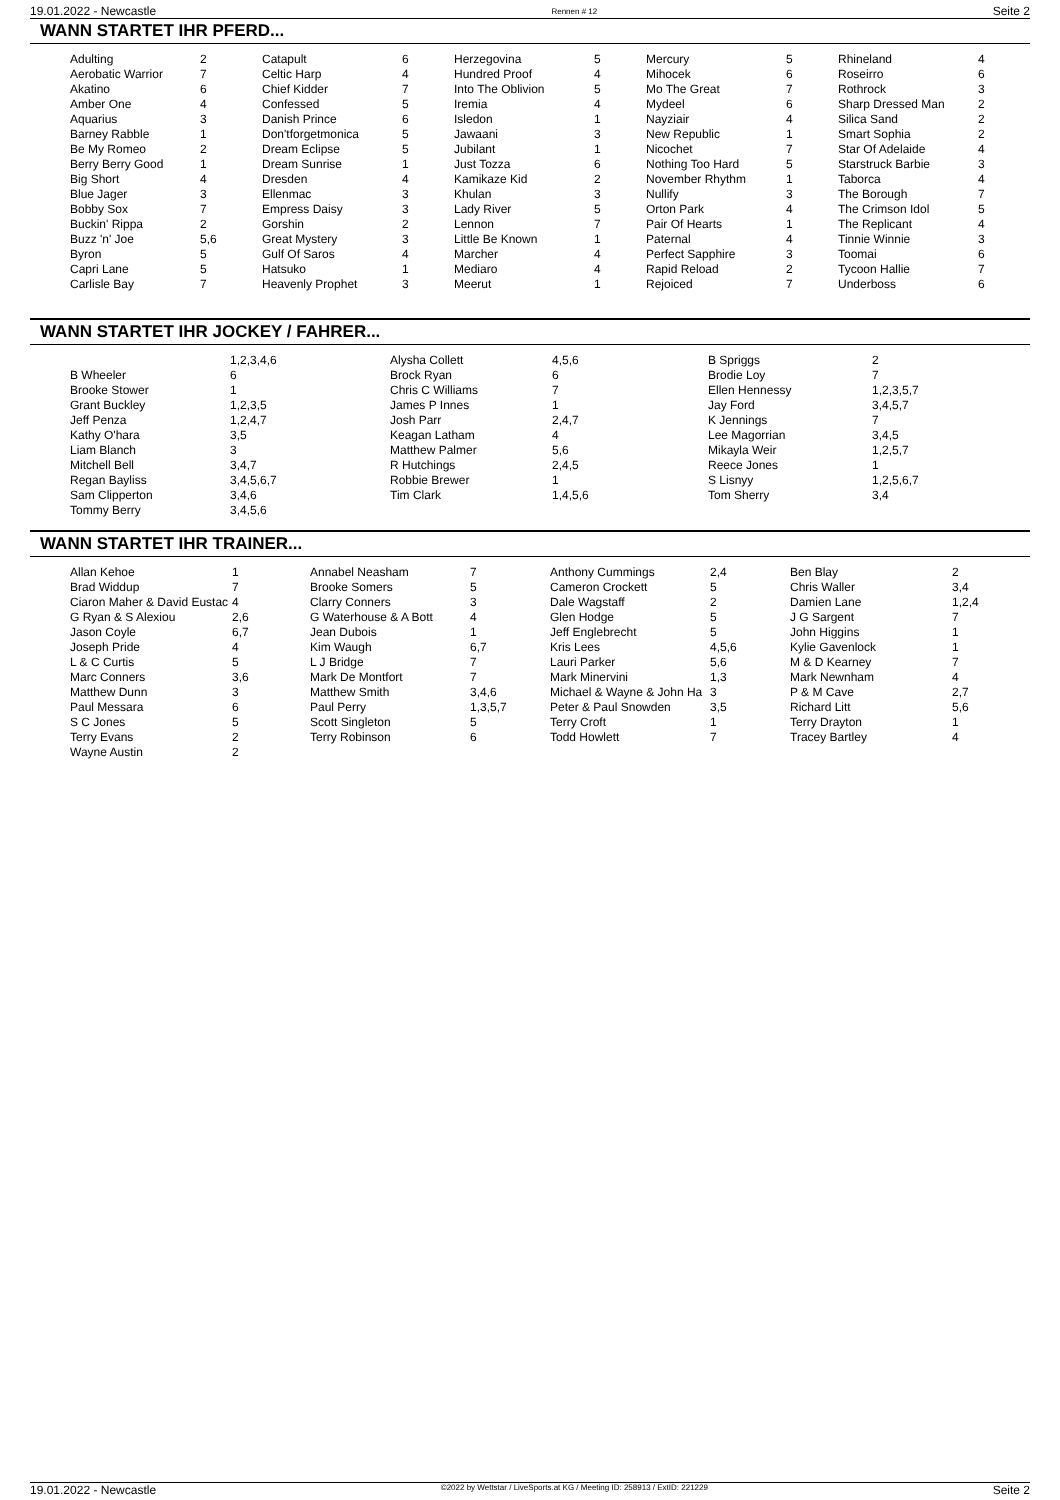19.01.2022 - Newcastle Rennen # 12 Seite 2
WANN STARTET IHR PFERD...
| Adulting | 2 | Catapult | 6 | Herzegovina | 5 | Mercury | 5 | Rhineland | 4 |
| Aerobatic Warrior | 7 | Celtic Harp | 4 | Hundred Proof | 4 | Mihocek | 6 | Roseirro | 6 |
| Akatino | 6 | Chief Kidder | 7 | Into The Oblivion | 5 | Mo The Great | 7 | Rothrock | 3 |
| Amber One | 4 | Confessed | 5 | Iremia | 4 | Mydeel | 6 | Sharp Dressed Man | 2 |
| Aquarius | 3 | Danish Prince | 6 | Isledon | 1 | Nayziair | 4 | Silica Sand | 2 |
| Barney Rabble | 1 | Don'tforgetmonica | 5 | Jawaani | 3 | New Republic | 1 | Smart Sophia | 2 |
| Be My Romeo | 2 | Dream Eclipse | 5 | Jubilant | 1 | Nicochet | 7 | Star Of Adelaide | 4 |
| Berry Berry Good | 1 | Dream Sunrise | 1 | Just Tozza | 6 | Nothing Too Hard | 5 | Starstruck Barbie | 3 |
| Big Short | 4 | Dresden | 4 | Kamikaze Kid | 2 | November Rhythm | 1 | Taborca | 4 |
| Blue Jager | 3 | Ellenmac | 3 | Khulan | 3 | Nullify | 3 | The Borough | 7 |
| Bobby Sox | 7 | Empress Daisy | 3 | Lady River | 5 | Orton Park | 4 | The Crimson Idol | 5 |
| Buckin' Rippa | 2 | Gorshin | 2 | Lennon | 7 | Pair Of Hearts | 1 | The Replicant | 4 |
| Buzz 'n' Joe | 5,6 | Great Mystery | 3 | Little Be Known | 1 | Paternal | 4 | Tinnie Winnie | 3 |
| Byron | 5 | Gulf Of Saros | 4 | Marcher | 4 | Perfect Sapphire | 3 | Toomai | 6 |
| Capri Lane | 5 | Hatsuko | 1 | Mediaro | 4 | Rapid Reload | 2 | Tycoon Hallie | 7 |
| Carlisle Bay | 7 | Heavenly Prophet | 3 | Meerut | 1 | Rejoiced | 7 | Underboss | 6 |
WANN STARTET IHR JOCKEY / FAHRER...
| | 1,2,3,4,6 | Alysha Collett | 4,5,6 | B Spriggs | 2 |
| B Wheeler | 6 | Brock Ryan | 6 | Brodie Loy | 7 |
| Brooke Stower | 1 | Chris C Williams | 7 | Ellen Hennessy | 1,2,3,5,7 |
| Grant Buckley | 1,2,3,5 | James P Innes | 1 | Jay Ford | 3,4,5,7 |
| Jeff Penza | 1,2,4,7 | Josh Parr | 2,4,7 | K Jennings | 7 |
| Kathy O'hara | 3,5 | Keagan Latham | 4 | Lee Magorrian | 3,4,5 |
| Liam Blanch | 3 | Matthew Palmer | 5,6 | Mikayla Weir | 1,2,5,7 |
| Mitchell Bell | 3,4,7 | R Hutchings | 2,4,5 | Reece Jones | 1 |
| Regan Bayliss | 3,4,5,6,7 | Robbie Brewer | 1 | S Lisnyy | 1,2,5,6,7 |
| Sam Clipperton | 3,4,6 | Tim Clark | 1,4,5,6 | Tom Sherry | 3,4 |
| Tommy Berry | 3,4,5,6 | | | | |
WANN STARTET IHR TRAINER...
| Allan Kehoe | 1 | Annabel Neasham | 7 | Anthony Cummings | 2,4 | Ben Blay | 2 |
| Brad Widdup | 7 | Brooke Somers | 5 | Cameron Crockett | 5 | Chris Waller | 3,4 |
| Ciaron Maher & David Eustac | 4 | Clarry Conners | 3 | Dale Wagstaff | 2 | Damien Lane | 1,2,4 |
| G Ryan & S Alexiou | 2,6 | G Waterhouse & A Bott | 4 | Glen Hodge | 5 | J G Sargent | 7 |
| Jason Coyle | 6,7 | Jean Dubois | 1 | Jeff Englebrecht | 5 | John Higgins | 1 |
| Joseph Pride | 4 | Kim Waugh | 6,7 | Kris Lees | 4,5,6 | Kylie Gavenlock | 1 |
| L & C Curtis | 5 | L J Bridge | 7 | Lauri Parker | 5,6 | M & D Kearney | 7 |
| Marc Conners | 3,6 | Mark De Montfort | 7 | Mark Minervini | 1,3 | Mark Newnham | 4 |
| Matthew Dunn | 3 | Matthew Smith | 3,4,6 | Michael & Wayne & John Ha | 3 | P & M Cave | 2,7 |
| Paul Messara | 6 | Paul Perry | 1,3,5,7 | Peter & Paul Snowden | 3,5 | Richard Litt | 5,6 |
| S C Jones | 5 | Scott Singleton | 5 | Terry Croft | 1 | Terry Drayton | 1 |
| Terry Evans | 2 | Terry Robinson | 6 | Todd Howlett | 7 | Tracey Bartley | 4 |
| Wayne Austin | 2 | | | | | | |
19.01.2022 - Newcastle ©2022 by Wettstar / LiveSports.at KG / Meeting ID: 258913 / ExtID: 221229 Seite 2